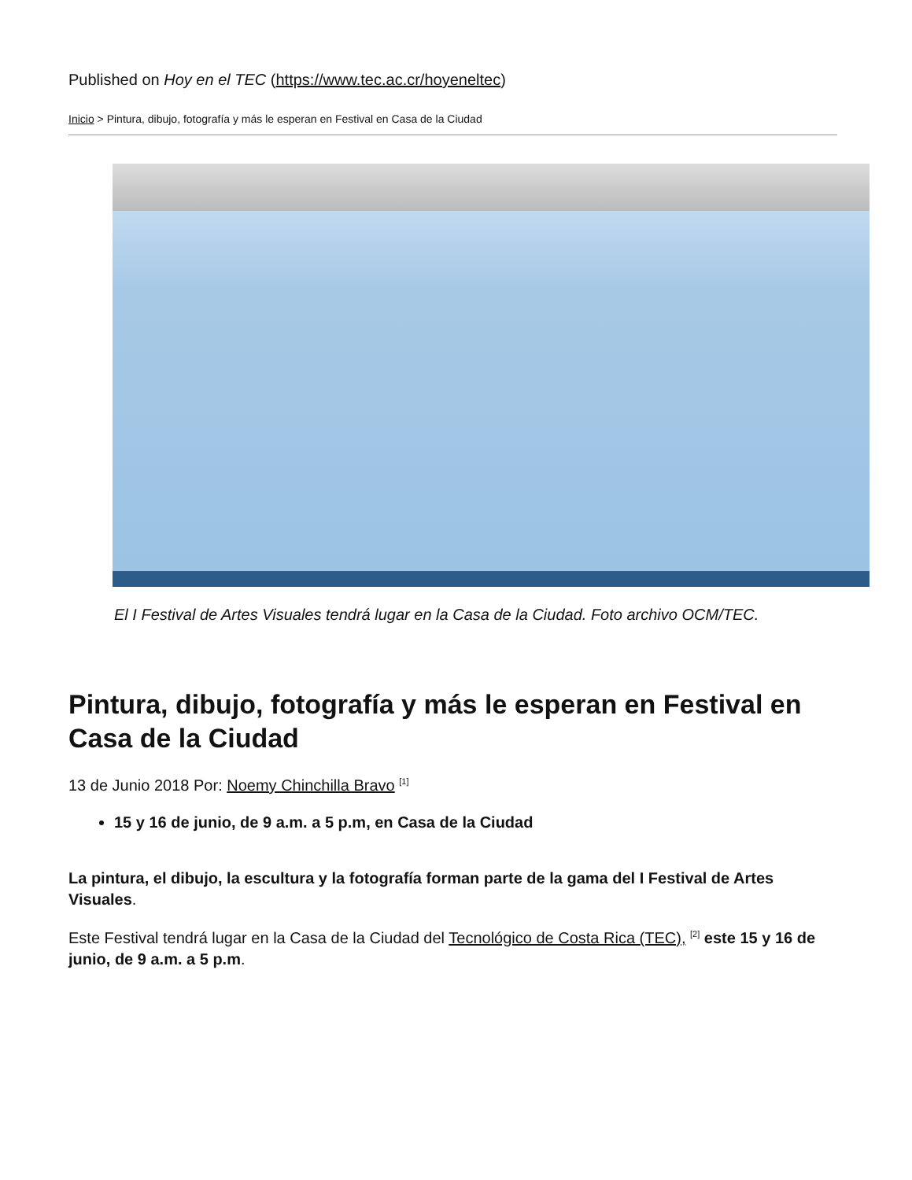Published on Hoy en el TEC (https://www.tec.ac.cr/hoyeneltec)
Inicio > Pintura, dibujo, fotografía y más le esperan en Festival en Casa de la Ciudad
El I Festival de Artes Visuales tendrá lugar en la Casa de la Ciudad. Foto archivo OCM/TEC.
Pintura, dibujo, fotografía y más le esperan en Festival en Casa de la Ciudad
13 de Junio 2018 Por: Noemy Chinchilla Bravo <sup>[1]</sup>
15 y 16 de junio, de 9 a.m. a 5 p.m, en Casa de la Ciudad
La pintura, el dibujo, la escultura y la fotografía forman parte de la gama del I Festival de Artes Visuales.
Este Festival tendrá lugar en la Casa de la Ciudad del Tecnológico de Costa Rica (TEC), <sup>[2]</sup> este 15 y 16 de junio, de 9 a.m. a 5 p.m.